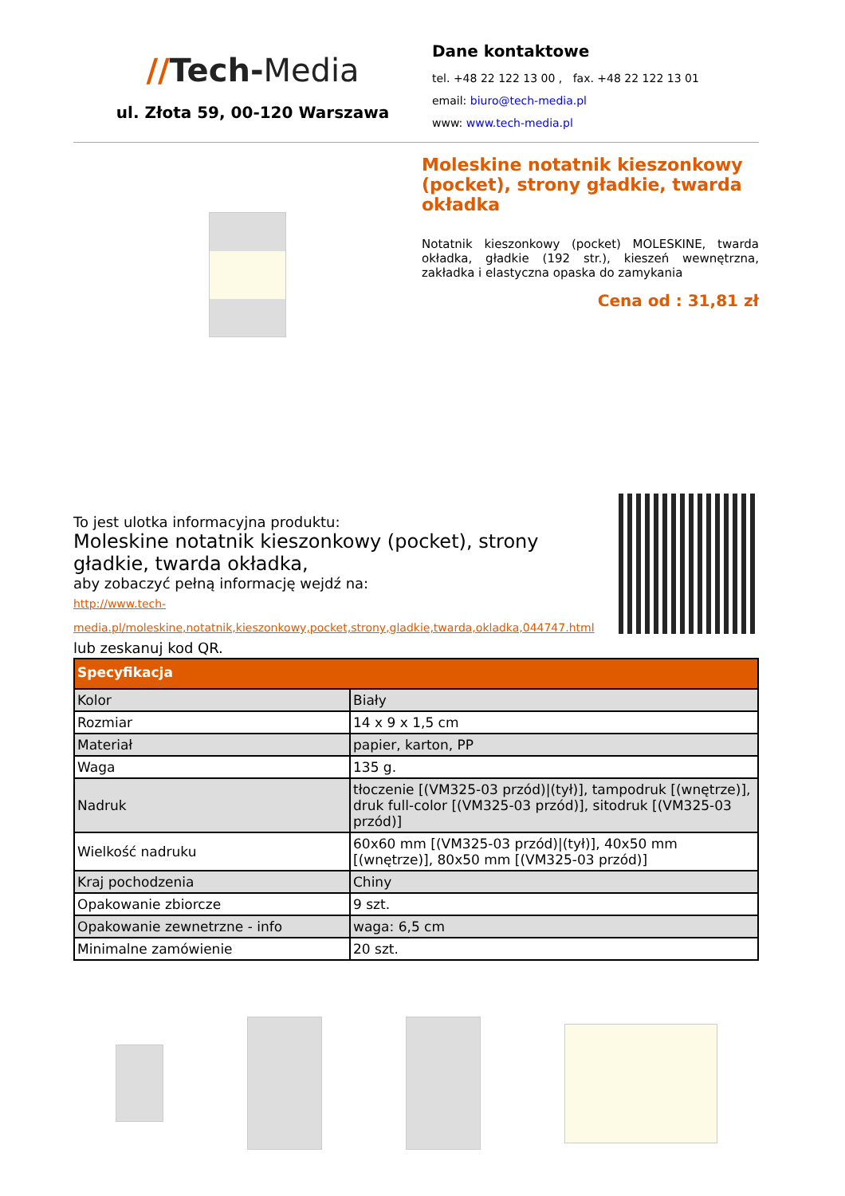//Tech-Media
ul. Złota 59, 00-120 Warszawa
Dane kontaktowe
tel. +48 22 122 13 00 , fax. +48 22 122 13 01
email: biuro@tech-media.pl
www: www.tech-media.pl
Moleskine notatnik kieszonkowy (pocket), strony gładkie, twarda okładka
Notatnik kieszonkowy (pocket) MOLESKINE, twarda okładka, gładkie (192 str.), kieszeń wewnętrzna, zakładka i elastyczna opaska do zamykania
Cena od : 31,81 zł
To jest ulotka informacyjna produktu:
Moleskine notatnik kieszonkowy (pocket), strony gładkie, twarda okładka,
aby zobaczyć pełną informację wejdź na:
http://www.tech-
media.pl/moleskine,notatnik,kieszonkowy,pocket,strony,gladkie,twarda,okladka,044747.html
lub zeskanuj kod QR.
| Specyfikacja | |
| --- | --- |
| Kolor | Biały |
| Rozmiar | 14 x 9 x 1,5 cm |
| Materiał | papier, karton, PP |
| Waga | 135 g. |
| Nadruk | tłoczenie [(VM325-03 przód)/(tył)], tampodruk [(wnętrze)], druk full-color [(VM325-03 przód)], sitodruk [(VM325-03 przód)] |
| Wielkość nadruku | 60x60 mm [(VM325-03 przód)/(tył)], 40x50 mm [(wnętrze)], 80x50 mm [(VM325-03 przód)] |
| Kraj pochodzenia | Chiny |
| Opakowanie zbiorcze | 9 szt. |
| Opakowanie zewnetrzne - info | waga: 6,5 cm |
| Minimalne zamówienie | 20 szt. |